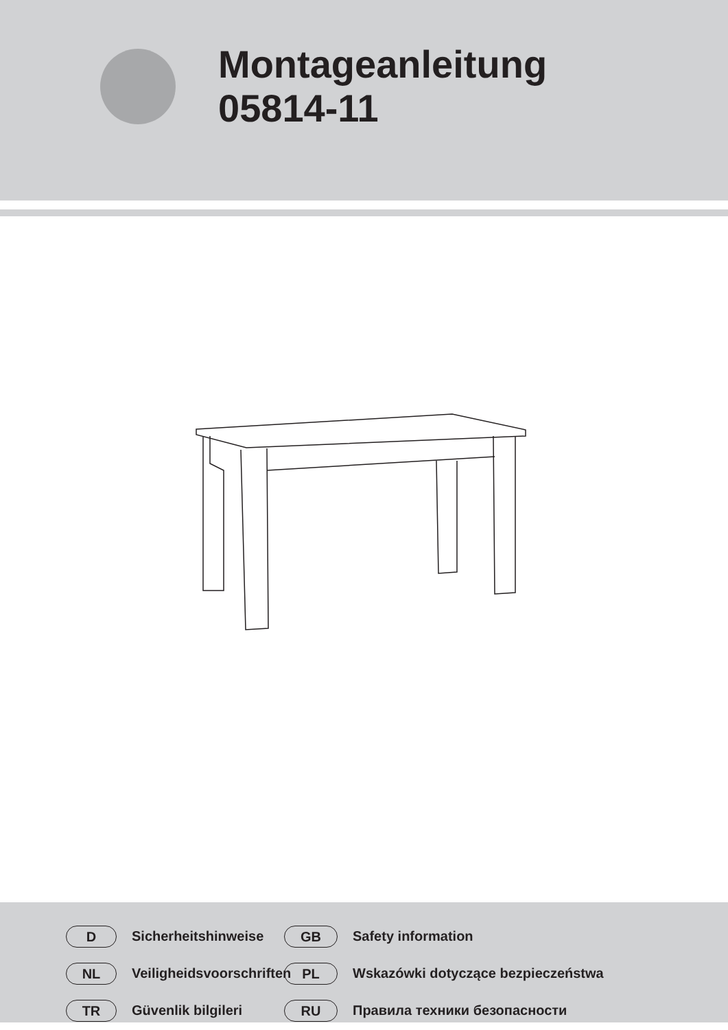Montageanleitung
05814-11
D
Sicherheitshinweise
GB
Safety information
NL
Veiligheidsvoorschriften
PL
Wskazówki dotyczące bezpieczeństwa
TR
Güvenlik bilgileri
RU
Правила техники безопасности